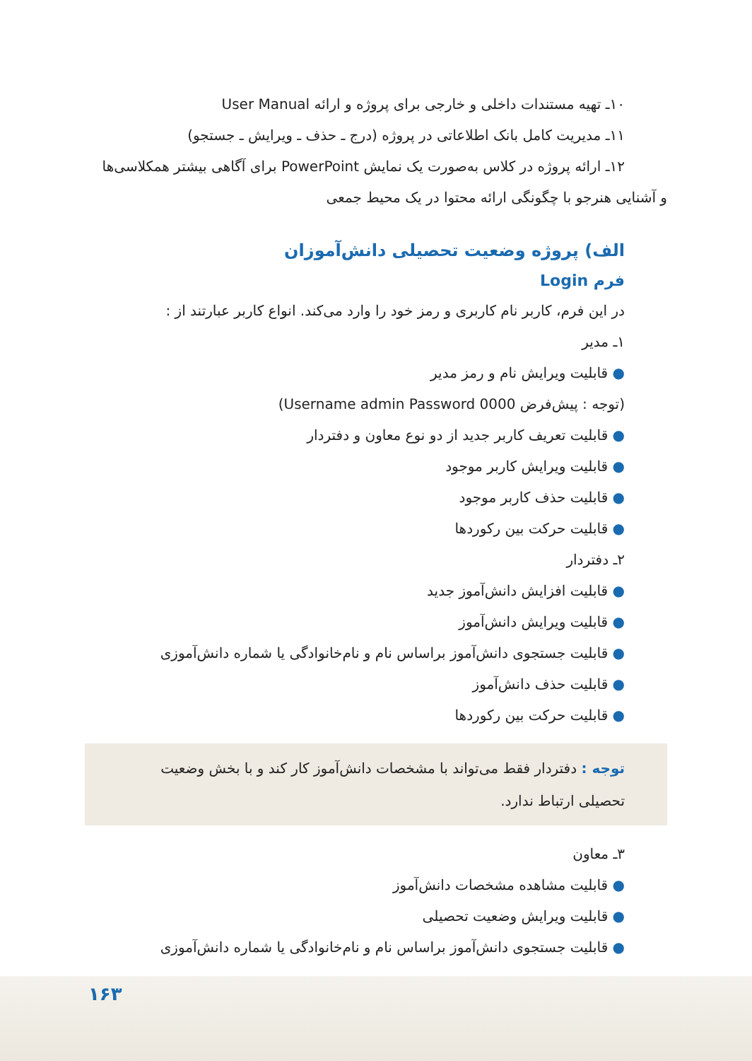۱۰ـ تهیه مستندات داخلی و خارجی برای پروژه و ارائه User Manual
۱۱ـ مدیریت کامل بانک اطلاعاتی در پروژه (درج ـ حذف ـ ویرایش ـ جستجو)
۱۲ـ ارائه پروژه در کلاس به‌صورت یک نمایش PowerPoint برای آگاهی بیشتر همکلاسی‌ها
و آشنایی هنرجو با چگونگی ارائه محتوا در یک محیط جمعی
الف) پروژه وضعیت تحصیلی دانش‌آموزان
فرم Login
در این فرم، کاربر نام کاربری و رمز خود را وارد می‌کند. انواع کاربر عبارتند از :
۱ـ مدیر
● قابلیت ویرایش نام و رمز مدیر
(توجه : پیش‌فرض Username admin Password 0000)
● قابلیت تعریف کاربر جدید از دو نوع معاون و دفتردار
● قابلیت ویرایش کاربر موجود
● قابلیت حذف کاربر موجود
● قابلیت حرکت بین رکوردها
۲ـ دفتردار
● قابلیت افزایش دانش‌آموز جدید
● قابلیت ویرایش دانش‌آموز
● قابلیت جستجوی دانش‌آموز براساس نام و نام‌خانوادگی یا شماره دانش‌آموزی
● قابلیت حذف دانش‌آموز
● قابلیت حرکت بین رکوردها
توجه : دفتردار فقط می‌تواند با مشخصات دانش‌آموز کار کند و با بخش وضعیت تحصیلی ارتباط ندارد.
۳ـ معاون
● قابلیت مشاهده مشخصات دانش‌آموز
● قابلیت ویرایش وضعیت تحصیلی
● قابلیت جستجوی دانش‌آموز براساس نام و نام‌خانوادگی یا شماره دانش‌آموزی
۱۶۳